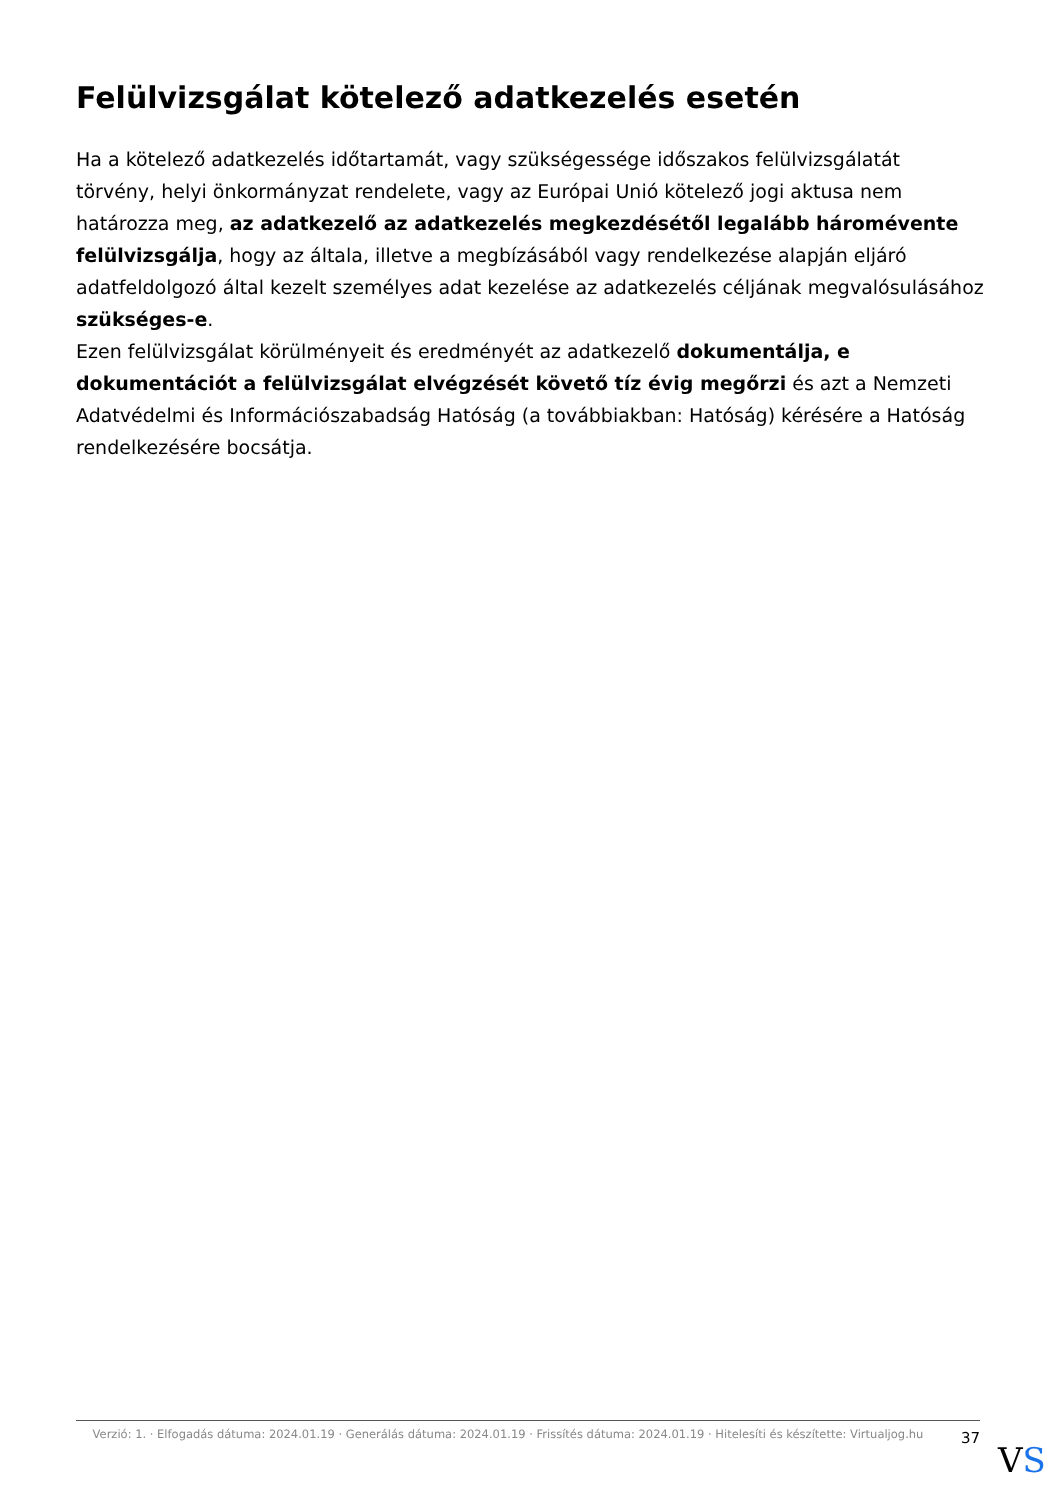Felülvizsgálat kötelező adatkezelés esetén
Ha a kötelező adatkezelés időtartamát, vagy szükségessége időszakos felülvizsgálatát törvény, helyi önkormányzat rendelete, vagy az Európai Unió kötelező jogi aktusa nem határozza meg, az adatkezelő az adatkezelés megkezdésétől legalább háromévente felülvizsgálja, hogy az általa, illetve a megbízásából vagy rendelkezése alapján eljáró adatfeldolgozó által kezelt személyes adat kezelése az adatkezelés céljának megvalósulásához szükséges-e.
Ezen felülvizsgálat körülményeit és eredményét az adatkezelő dokumentálja, e dokumentációt a felülvizsgálat elvégzését követő tíz évig megőrzi és azt a Nemzeti Adatvédelmi és Információszabadság Hatóság (a továbbiakban: Hatóság) kérésére a Hatóság rendelkezésére bocsátja.
Verzió: 1. · Elfogadás dátuma: 2024.01.19 · Generálás dátuma: 2024.01.19 · Frissítés dátuma: 2024.01.19 · Hitelesíti és készítette: Virtualjog.hu
37
VS